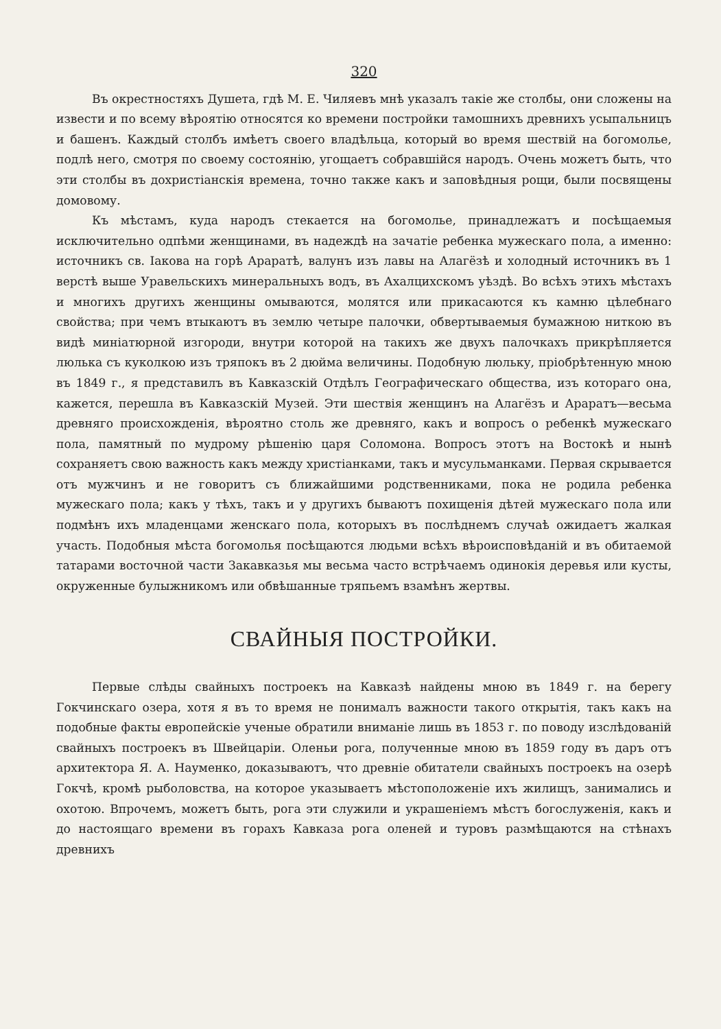320
Въ окрестностяхъ Душета, гдѣ М. Е. Чиляевъ мнѣ указалъ такіе же столбы, они сложены на извести и по всему вѣроятію относятся ко времени постройки тамошнихъ древнихъ усыпальницъ и башенъ. Каждый столбъ имѣетъ своего владѣльца, который во время шествій на богомолье, подлѣ него, смотря по своему состоянію, угощаетъ собравшійся народъ. Очень можетъ быть, что эти столбы въ дохристіанскія времена, точно также какъ и заповѣдныя рощи, были посвящены домовому.
Къ мѣстамъ, куда народъ стекается на богомолье, принадлежатъ и посѣщаемыя исключительно одпѣми женщинами, въ надеждѣ на зачатіе ребенка мужескаго пола, а именно: источникъ св. Іакова на горѣ Араратѣ, валунъ изъ лавы на Алагёзѣ и холодный источникъ въ 1 верстѣ выше Уравельскихъ минеральныхъ водъ, въ Ахалцихскомъ уѣздѣ. Во всѣхъ этихъ мѣстахъ и многихъ другихъ женщины омываются, молятся или прикасаются къ камню цѣлебнаго свойства; при чемъ втыкаютъ въ землю четыре палочки, обвертываемыя бумажною ниткою въ видѣ миніатюрной изгороди, внутри которой на такихъ же двухъ палочкахъ прикрѣпляется люлька съ куколкою изъ тряпокъ въ 2 дюйма величины. Подобную люльку, пріобрѣтенную мною въ 1849 г., я представилъ въ Кавказскій Отдѣлъ Географическаго общества, изъ котораго она, кажется, перешла въ Кавказскій Музей. Эти шествія женщинъ на Алагёзъ и Араратъ—весьма древняго происхожденія, вѣроятно столь же древняго, какъ и вопросъ о ребенкѣ мужескаго пола, памятный по мудрому рѣшенію царя Соломона. Вопросъ этотъ на Востокѣ и нынѣ сохраняетъ свою важность какъ между христіанками, такъ и мусульманками. Первая скрывается отъ мужчинъ и не говоритъ съ ближайшими родственниками, пока не родила ребенка мужескаго пола; какъ у тѣхъ, такъ и у другихъ бываютъ похищенія дѣтей мужескаго пола или подмѣнъ ихъ младенцами женскаго пола, которыхъ въ послѣднемъ случаѣ ожидаетъ жалкая участь. Подобныя мѣста богомолья посѣщаются людьми всѣхъ вѣроисповѣданій и въ обитаемой татарами восточной части Закавказья мы весьма часто встрѣчаемъ одинокія деревья или кусты, окруженные булыжникомъ или обвѣшанные тряпьемъ взамѣнъ жертвы.
СВАЙНЫЯ ПОСТРОЙКИ.
Первые слѣды свайныхъ построекъ на Кавказѣ найдены мною въ 1849 г. на берегу Гокчинскаго озера, хотя я въ то время не понималъ важности такого открытія, такъ какъ на подобные факты европейскіе ученые обратили вниманіе лишь въ 1853 г. по поводу изслѣдованій свайныхъ построекъ въ Швейцаріи. Оленьи рога, полученные мною въ 1859 году въ даръ отъ архитектора Я. А. Науменко, доказываютъ, что древніе обитатели свайныхъ построекъ на озерѣ Гокчѣ, кромѣ рыболовства, на которое указываетъ мѣстоположеніе ихъ жилищъ, занимались и охотою. Впрочемъ, можетъ быть, рога эти служили и украшеніемъ мѣстъ богослуженія, какъ и до настоящаго времени въ горахъ Кавказа рога оленей и туровъ размѣщаются на стѣнахъ древнихъ